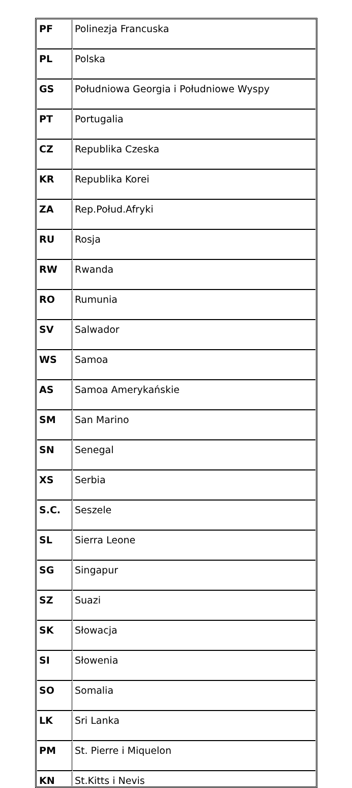| PF | Polinezja Francuska |
| PL | Polska |
| GS | Południowa Georgia i Południowe Wyspy |
| PT | Portugalia |
| CZ | Republika Czeska |
| KR | Republika Korei |
| ZA | Rep.Połud.Afryki |
| RU | Rosja |
| RW | Rwanda |
| RO | Rumunia |
| SV | Salwador |
| WS | Samoa |
| AS | Samoa Amerykańskie |
| SM | San Marino |
| SN | Senegal |
| XS | Serbia |
| S.C. | Seszele |
| SL | Sierra Leone |
| SG | Singapur |
| SZ | Suazi |
| SK | Słowacja |
| SI | Słowenia |
| SO | Somalia |
| LK | Sri Lanka |
| PM | St. Pierre i Miquelon |
| KN | St.Kitts i Nevis |